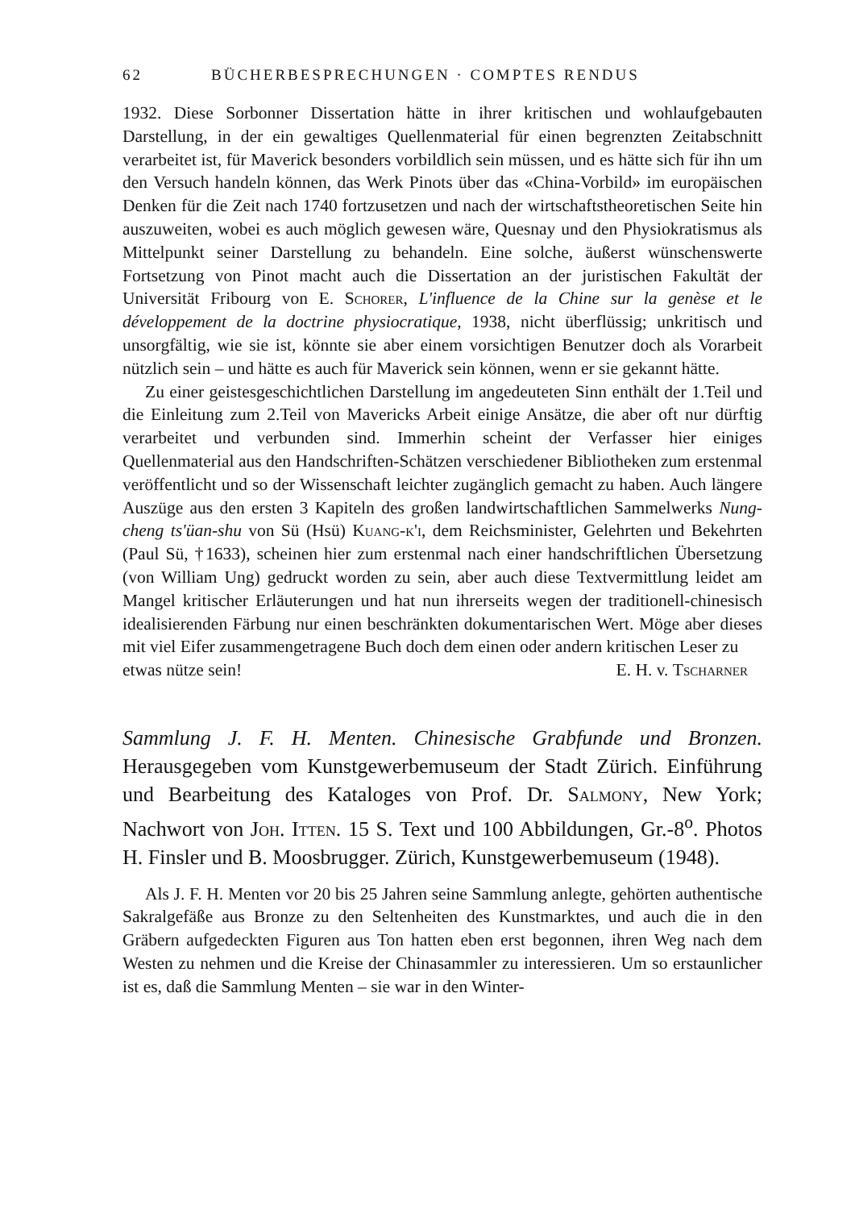62 BÜCHERBESPRECHUNGEN · COMPTES RENDUS
1932. Diese Sorbonner Dissertation hätte in ihrer kritischen und wohlaufgebauten Darstellung, in der ein gewaltiges Quellenmaterial für einen begrenzten Zeitabschnitt verarbeitet ist, für Maverick besonders vorbildlich sein müssen, und es hätte sich für ihn um den Versuch handeln können, das Werk Pinots über das «China-Vorbild» im europäischen Denken für die Zeit nach 1740 fortzusetzen und nach der wirtschaftstheoretischen Seite hin auszuweiten, wobei es auch möglich gewesen wäre, Quesnay und den Physiokratismus als Mittelpunkt seiner Darstellung zu behandeln. Eine solche, äußerst wünschenswerte Fortsetzung von Pinot macht auch die Dissertation an der juristischen Fakultät der Universität Fribourg von E. Schorer, L'influence de la Chine sur la genèse et le développement de la doctrine physiocratique, 1938, nicht überflüssig; unkritisch und unsorgfältig, wie sie ist, könnte sie aber einem vorsichtigen Benutzer doch als Vorarbeit nützlich sein – und hätte es auch für Maverick sein können, wenn er sie gekannt hätte.
Zu einer geistesgeschichtlichen Darstellung im angedeuteten Sinn enthält der 1.Teil und die Einleitung zum 2.Teil von Mavericks Arbeit einige Ansätze, die aber oft nur dürftig verarbeitet und verbunden sind. Immerhin scheint der Verfasser hier einiges Quellenmaterial aus den Handschriften-Schätzen verschiedener Bibliotheken zum erstenmal veröffentlicht und so der Wissenschaft leichter zugänglich gemacht zu haben. Auch längere Auszüge aus den ersten 3 Kapiteln des großen landwirtschaftlichen Sammelwerks Nung-cheng ts'üan-shu von Sü (Hsü) Kuang-k'i, dem Reichsminister, Gelehrten und Bekehrten (Paul Sü, †1633), scheinen hier zum erstenmal nach einer handschriftlichen Übersetzung (von William Ung) gedruckt worden zu sein, aber auch diese Textvermittlung leidet am Mangel kritischer Erläuterungen und hat nun ihrerseits wegen der traditionell-chinesisch idealisierenden Färbung nur einen beschränkten dokumentarischen Wert. Möge aber dieses mit viel Eifer zusammengetragene Buch doch dem einen oder andern kritischen Leser zu
etwas nütze sein! E. H. v. Tscharner
Sammlung J. F. H. Menten. Chinesische Grabfunde und Bronzen. Herausgegeben vom Kunstgewerbemuseum der Stadt Zürich. Einführung und Bearbeitung des Kataloges von Prof. Dr. Salmony, New York; Nachwort von Joh. Itten. 15 S. Text und 100 Abbildungen, Gr.-8<sup>o</sup>. Photos H. Finsler und B. Moosbrugger. Zürich, Kunstgewerbemuseum (1948).
Als J. F. H. Menten vor 20 bis 25 Jahren seine Sammlung anlegte, gehörten authentische Sakralgefäße aus Bronze zu den Seltenheiten des Kunstmarktes, und auch die in den Gräbern aufgedeckten Figuren aus Ton hatten eben erst begonnen, ihren Weg nach dem Westen zu nehmen und die Kreise der Chinasammler zu interessieren. Um so erstaunlicher ist es, daß die Sammlung Menten – sie war in den Winter-